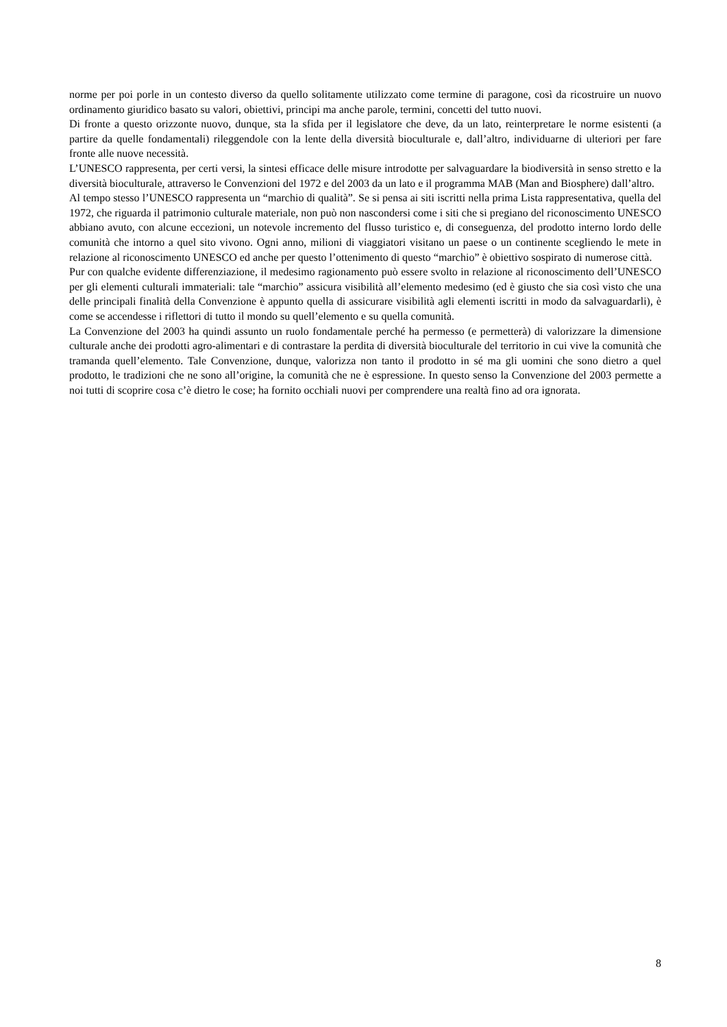norme per poi porle in un contesto diverso da quello solitamente utilizzato come termine di paragone, così da ricostruire un nuovo ordinamento giuridico basato su valori, obiettivi, principi ma anche parole, termini, concetti del tutto nuovi.
Di fronte a questo orizzonte nuovo, dunque, sta la sfida per il legislatore che deve, da un lato, reinterpretare le norme esistenti (a partire da quelle fondamentali) rileggendole con la lente della diversità bioculturale e, dall’altro, individuarne di ulteriori per fare fronte alle nuove necessità.
L’UNESCO rappresenta, per certi versi, la sintesi efficace delle misure introdotte per salvaguardare la biodiversità in senso stretto e la diversità bioculturale, attraverso le Convenzioni del 1972 e del 2003 da un lato e il programma MAB (Man and Biosphere) dall’altro.
Al tempo stesso l’UNESCO rappresenta un “marchio di qualità”. Se si pensa ai siti iscritti nella prima Lista rappresentativa, quella del 1972, che riguarda il patrimonio culturale materiale, non può non nascondersi come i siti che si pregiano del riconoscimento UNESCO abbiano avuto, con alcune eccezioni, un notevole incremento del flusso turistico e, di conseguenza, del prodotto interno lordo delle comunità che intorno a quel sito vivono. Ogni anno, milioni di viaggiatori visitano un paese o un continente scegliendo le mete in relazione al riconoscimento UNESCO ed anche per questo l’ottenimento di questo “marchio” è obiettivo sospirato di numerose città.
Pur con qualche evidente differenziazione, il medesimo ragionamento può essere svolto in relazione al riconoscimento dell’UNESCO per gli elementi culturali immateriali: tale “marchio” assicura visibilità all’elemento medesimo (ed è giusto che sia così visto che una delle principali finalità della Convenzione è appunto quella di assicurare visibilità agli elementi iscritti in modo da salvaguardarli), è come se accendesse i riflettori di tutto il mondo su quell’elemento e su quella comunità.
La Convenzione del 2003 ha quindi assunto un ruolo fondamentale perché ha permesso (e permetterà) di valorizzare la dimensione culturale anche dei prodotti agro-alimentari e di contrastare la perdita di diversità bioculturale del territorio in cui vive la comunità che tramanda quell’elemento. Tale Convenzione, dunque, valorizza non tanto il prodotto in sé ma gli uomini che sono dietro a quel prodotto, le tradizioni che ne sono all’origine, la comunità che ne è espressione. In questo senso la Convenzione del 2003 permette a noi tutti di scoprire cosa c’è dietro le cose; ha fornito occhiali nuovi per comprendere una realtà fino ad ora ignorata.
8